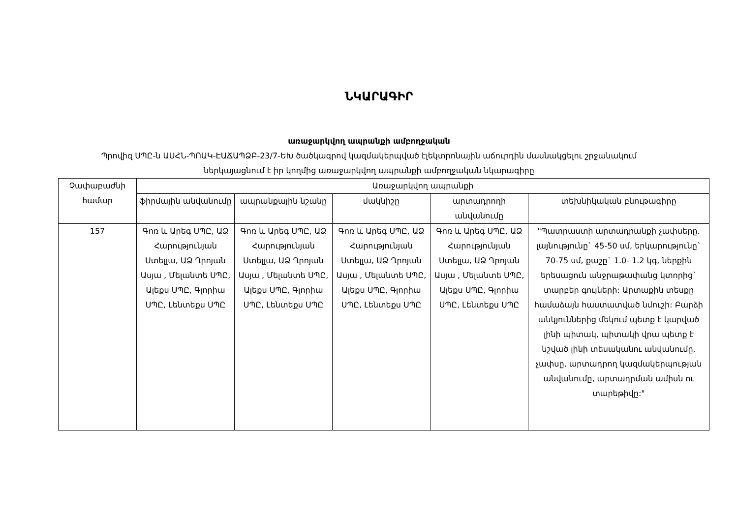ՆԿԱՐԱԳԻՐ
առաջարկվող ապրանքի ամբողջական
Պրովիզ ՍՊԸ-ն ԱՍՀՆ-ՊՈԱԿ-ԷԱՃԱՊՁԲ-23/7-ԵԽ ծածկագրով կազմակերպված էլեկտրոնային աճուրդին մասնակցելու շրջանակում
ներկայացնում է իր կողմից առաջարկվող ապրանքի ամբողջական նկարագիրը
| Չափաբաժնի համար | Առաջարկվող ապրանքի | | | | |
| --- | --- | --- | --- | --- | --- |
| | ֆիրմային անվանումը | ապրանքային նշանը | մակնիշը | արտադրողի անվանումը | տեխնիկական բնութագիրը |
| 157 | Գոռ և Արեգ ՍՊԸ, ԱՁ Հարությունյան Ստելլա, ԱՁ Ղրոյան Ասյա , Մելանտե ՍՊԸ, Ալեքս ՍՊԸ, Գլորիա ՍՊԸ, Լենտեքս ՍՊԸ | Գոռ և Արեգ ՍՊԸ, ԱՁ Հարությունյան Ստելլա, ԱՁ Ղրոյան Ասյա , Մելանտե ՍՊԸ, Ալեքս ՍՊԸ, Գլորիա ՍՊԸ, Լենտեքս ՍՊԸ | Գոռ և Արեգ ՍՊԸ, ԱՁ Հարությունյան Ստելլա, ԱՁ Ղրոյան Ասյա , Մելանտե ՍՊԸ, Ալեքս ՍՊԸ, Գլորիա ՍՊԸ, Լենտեքս ՍՊԸ | Գոռ և Արեգ ՍՊԸ, ԱՁ Հարությունյան Ստելլա, ԱՁ Ղրոյան Ասյա , Մելանտե ՍՊԸ, Ալեքս ՍՊԸ, Գլորիա ՍՊԸ, Լենտեքս ՍՊԸ | "Պատրաստի արտադրանքի չափսերը. լայնությունը` 45-50 սմ, երկարությունը` 70-75 սմ, քաշը` 1.0- 1.2 կգ, ներքին երեսացուն անջրաթափանց կտորից` տարբեր գույների: Արտաքին տեսքը համաձայն հաստատված նմուշի: Բարձի անկյուններից մեկում պետք է կարված լինի պիտակ, պիտակի վրա պետք է նշված լինի տեսականու անվանումը, չափսը, արտադրող կազմակերպության անվանումը, արտադրման ամիսն ու տարեթիվը:" |